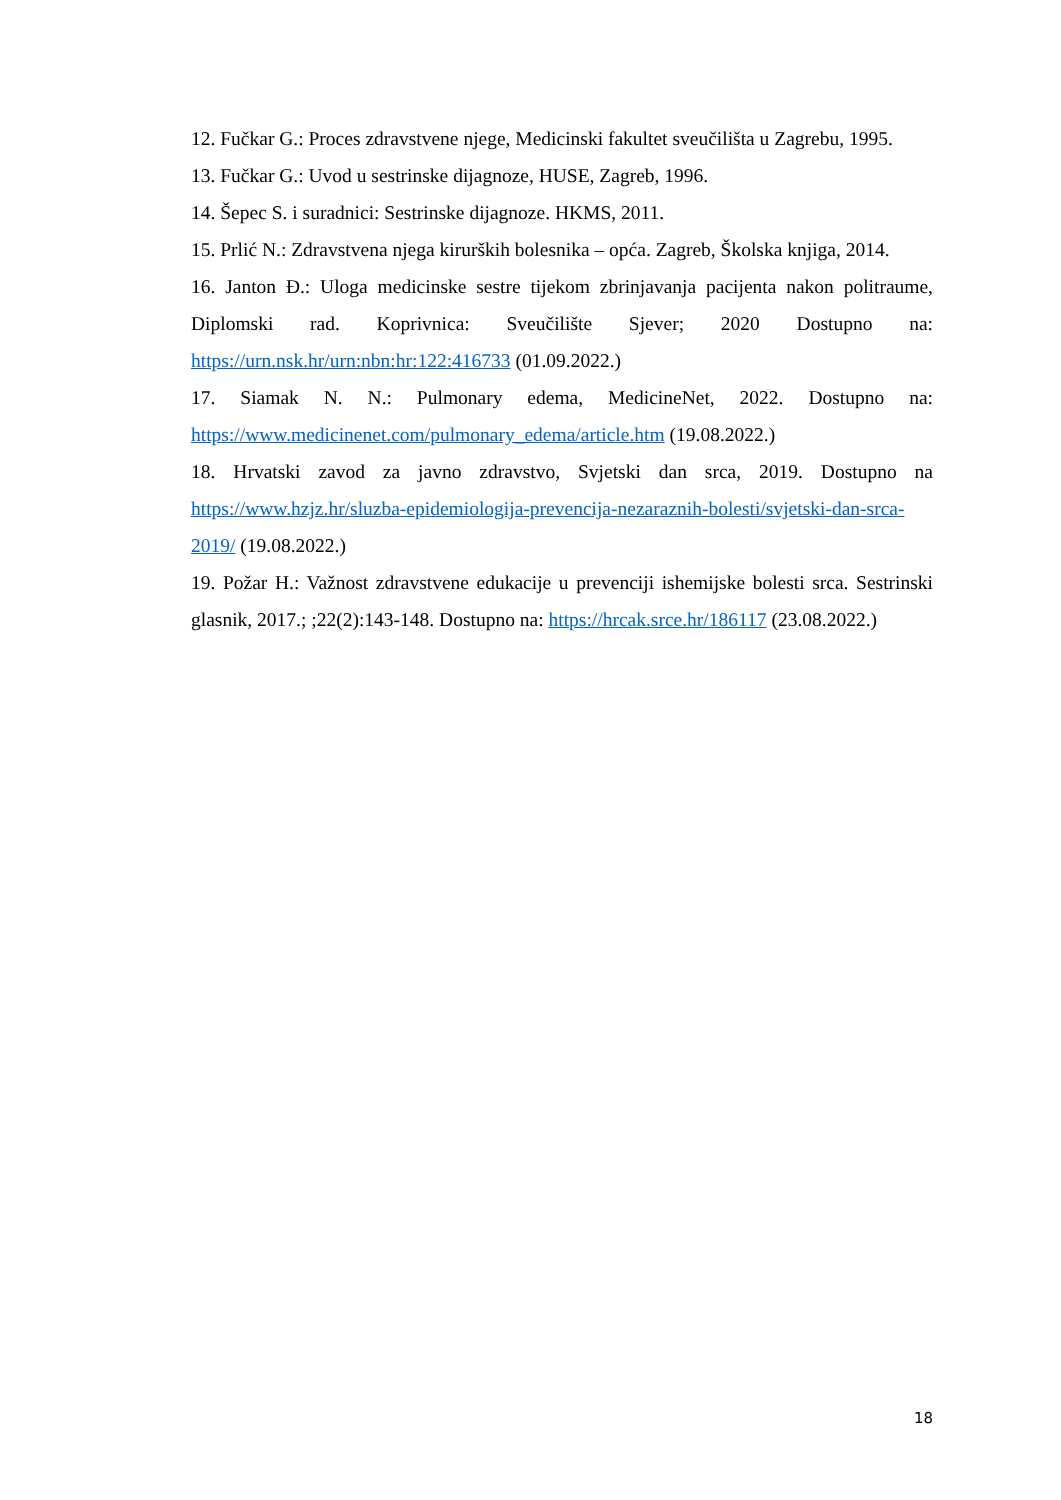12. Fučkar G.: Proces zdravstvene njege, Medicinski fakultet sveučilišta u Zagrebu, 1995.
13. Fučkar G.: Uvod u sestrinske dijagnoze, HUSE, Zagreb, 1996.
14. Šepec S. i suradnici: Sestrinske dijagnoze. HKMS, 2011.
15. Prlić N.: Zdravstvena njega kirurških bolesnika – opća. Zagreb, Školska knjiga, 2014.
16. Janton Đ.: Uloga medicinske sestre tijekom zbrinjavanja pacijenta nakon politraume, Diplomski rad. Koprivnica: Sveučilište Sjever; 2020 Dostupno na: https://urn.nsk.hr/urn:nbn:hr:122:416733 (01.09.2022.)
17. Siamak N. N.: Pulmonary edema, MedicineNet, 2022. Dostupno na: https://www.medicinenet.com/pulmonary_edema/article.htm (19.08.2022.)
18. Hrvatski zavod za javno zdravstvo, Svjetski dan srca, 2019. Dostupno na https://www.hzjz.hr/sluzba-epidemiologija-prevencija-nezaraznih-bolesti/svjetski-dan-srca-2019/ (19.08.2022.)
19. Požar H.: Važnost zdravstvene edukacije u prevenciji ishemijske bolesti srca. Sestrinski glasnik, 2017.; ;22(2):143-148. Dostupno na: https://hrcak.srce.hr/186117 (23.08.2022.)
18